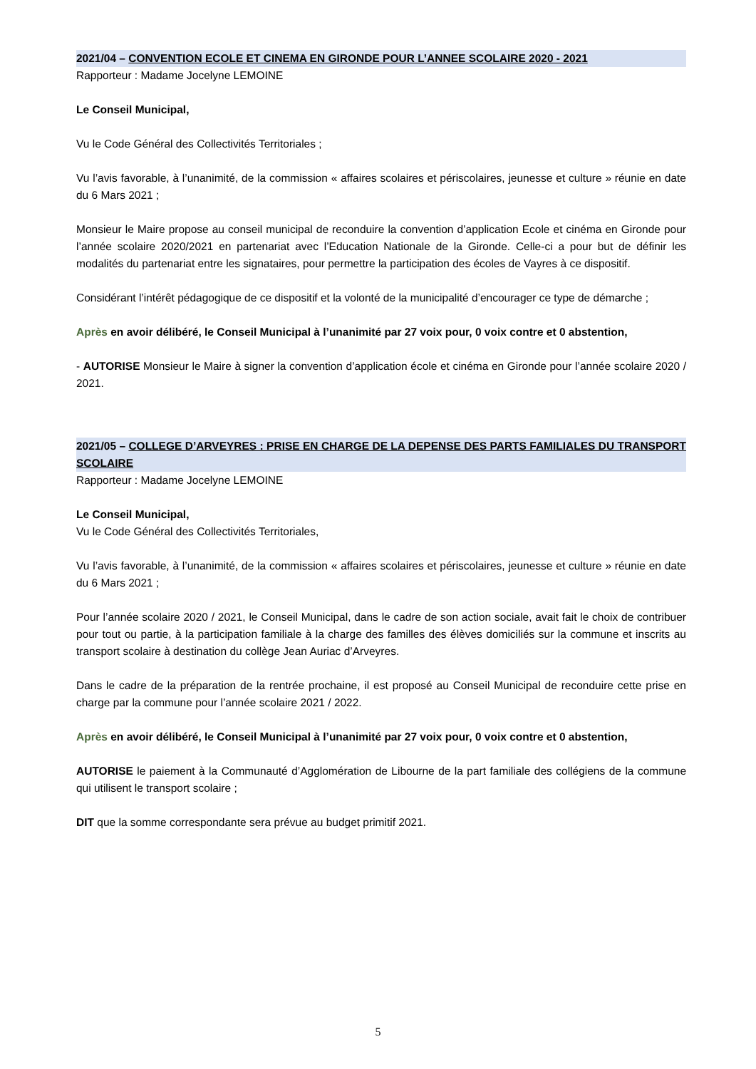2021/04 – CONVENTION ECOLE ET CINEMA EN GIRONDE POUR L’ANNEE SCOLAIRE 2020 - 2021
Rapporteur : Madame Jocelyne LEMOINE
Le Conseil Municipal,
Vu le Code Général des Collectivités Territoriales ;
Vu l’avis favorable, à l’unanimité, de la commission « affaires scolaires et périscolaires, jeunesse et culture » réunie en date du 6 Mars 2021 ;
Monsieur le Maire propose au conseil municipal de reconduire la convention d’application Ecole et cinéma en Gironde pour l’année scolaire 2020/2021 en partenariat avec l’Education Nationale de la Gironde. Celle-ci a pour but de définir les modalités du partenariat entre les signataires, pour permettre la participation des écoles de Vayres à ce dispositif.
Considérant l’intérêt pédagogique de ce dispositif et la volonté de la municipalité d’encourager ce type de démarche ;
Après en avoir délibéré, le Conseil Municipal à l’unanimité par 27 voix pour, 0 voix contre et 0 abstention,
- AUTORISE Monsieur le Maire à signer la convention d’application école et cinéma en Gironde pour l’année scolaire 2020 / 2021.
2021/05 – COLLEGE D’ARVEYRES : PRISE EN CHARGE DE LA DEPENSE DES PARTS FAMILIALES DU TRANSPORT SCOLAIRE
Rapporteur : Madame Jocelyne LEMOINE
Le Conseil Municipal,
Vu le Code Général des Collectivités Territoriales,
Vu l’avis favorable, à l’unanimité, de la commission « affaires scolaires et périscolaires, jeunesse et culture » réunie en date du 6 Mars 2021 ;
Pour l’année scolaire 2020 / 2021, le Conseil Municipal, dans le cadre de son action sociale, avait fait le choix de contribuer pour tout ou partie, à la participation familiale à la charge des familles des élèves domiciliés sur la commune et inscrits au transport scolaire à destination du collège Jean Auriac d’Arveyres.
Dans le cadre de la préparation de la rentrée prochaine, il est proposé au Conseil Municipal de reconduire cette prise en charge par la commune pour l’année scolaire 2021 / 2022.
Après en avoir délibéré, le Conseil Municipal à l’unanimité par 27 voix pour, 0 voix contre et 0 abstention,
AUTORISE le paiement à la Communauté d’Agglomération de Libourne de la part familiale des collégiens de la commune qui utilisent le transport scolaire ;
DIT que la somme correspondante sera prévue au budget primitif 2021.
5